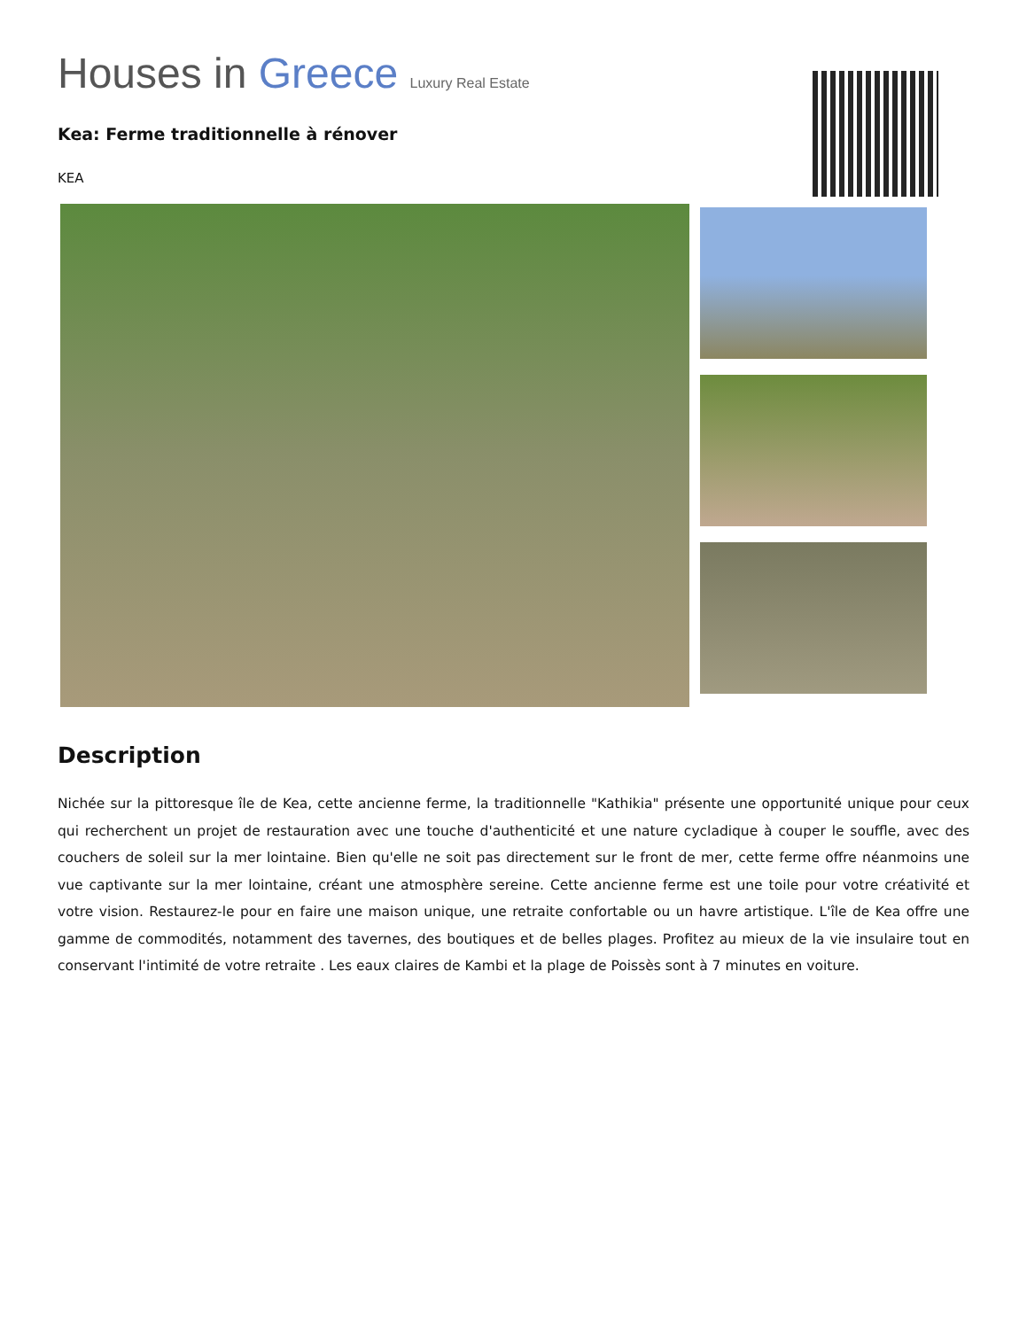Houses in Greece Luxury Real Estate
Kea: Ferme traditionnelle à rénover
KEA
Description
Nichée sur la pittoresque île de Kea, cette ancienne ferme, la traditionnelle "Kathikia" présente une opportunité unique pour ceux qui recherchent un projet de restauration avec une touche d'authenticité et une nature cycladique à couper le souffle, avec des couchers de soleil sur la mer lointaine. Bien qu'elle ne soit pas directement sur le front de mer, cette ferme offre néanmoins une vue captivante sur la mer lointaine, créant une atmosphère sereine. Cette ancienne ferme est une toile pour votre créativité et votre vision. Restaurez-le pour en faire une maison unique, une retraite confortable ou un havre artistique. L'île de Kea offre une gamme de commodités, notamment des tavernes, des boutiques et de belles plages. Profitez au mieux de la vie insulaire tout en conservant l'intimité de votre retraite . Les eaux claires de Kambi et la plage de Poissès sont à 7 minutes en voiture.